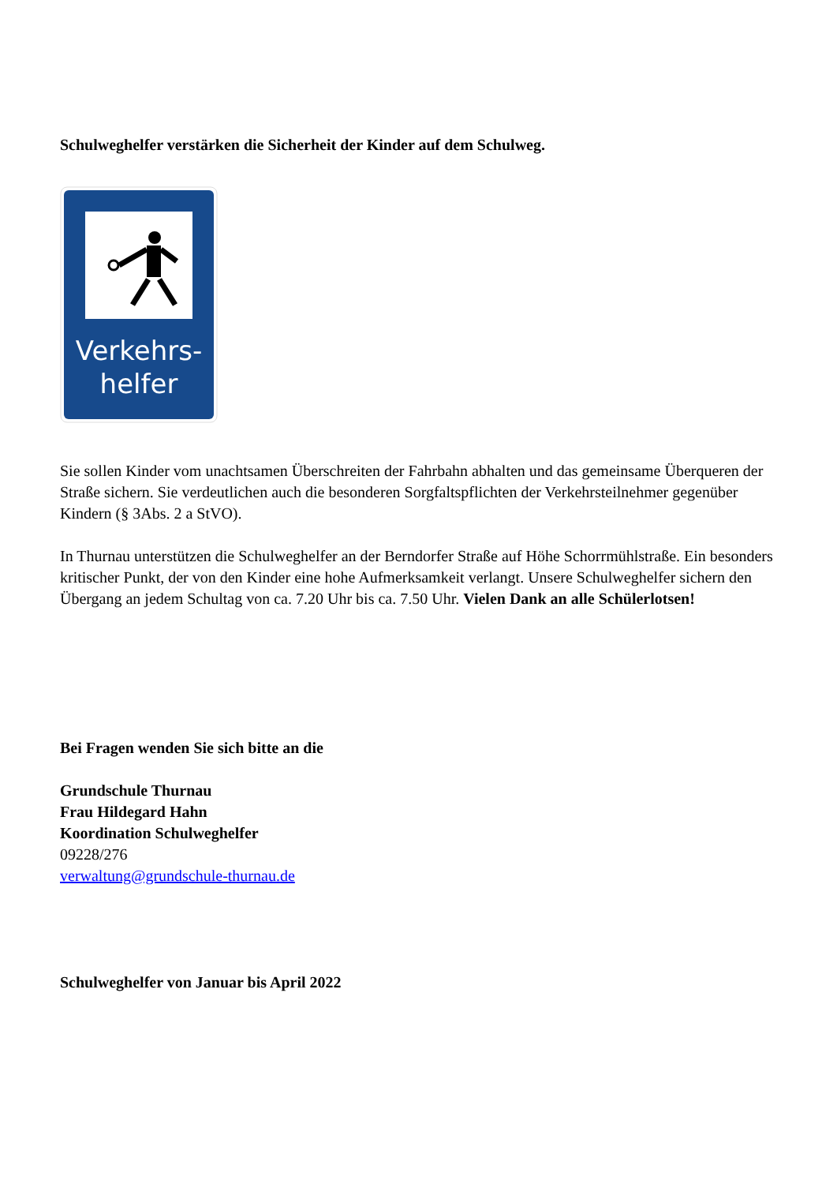Schulweghelfer verstärken die Sicherheit der Kinder auf dem Schulweg.
Verkehrs-
helfer
Sie sollen Kinder vom unachtsamen Überschreiten der Fahrbahn abhalten und das gemeinsame Überqueren der Straße sichern. Sie verdeutlichen auch die besonderen Sorgfaltspflichten der Verkehrsteilnehmer gegenüber Kindern (§ 3Abs. 2 a StVO).
In Thurnau unterstützen die Schulweghelfer an der Berndorfer Straße auf Höhe Schorrmühlstraße. Ein besonders kritischer Punkt, der von den Kinder eine hohe Aufmerksamkeit verlangt. Unsere Schulweghelfer sichern den Übergang an jedem Schultag von ca. 7.20 Uhr bis ca. 7.50 Uhr. Vielen Dank an alle Schülerlotsen!
Bei Fragen wenden Sie sich bitte an die
Grundschule Thurnau
Frau Hildegard Hahn
Koordination Schulweghelfer
09228/276
verwaltung@grundschule-thurnau.de
Schulweghelfer von Januar bis April 2022